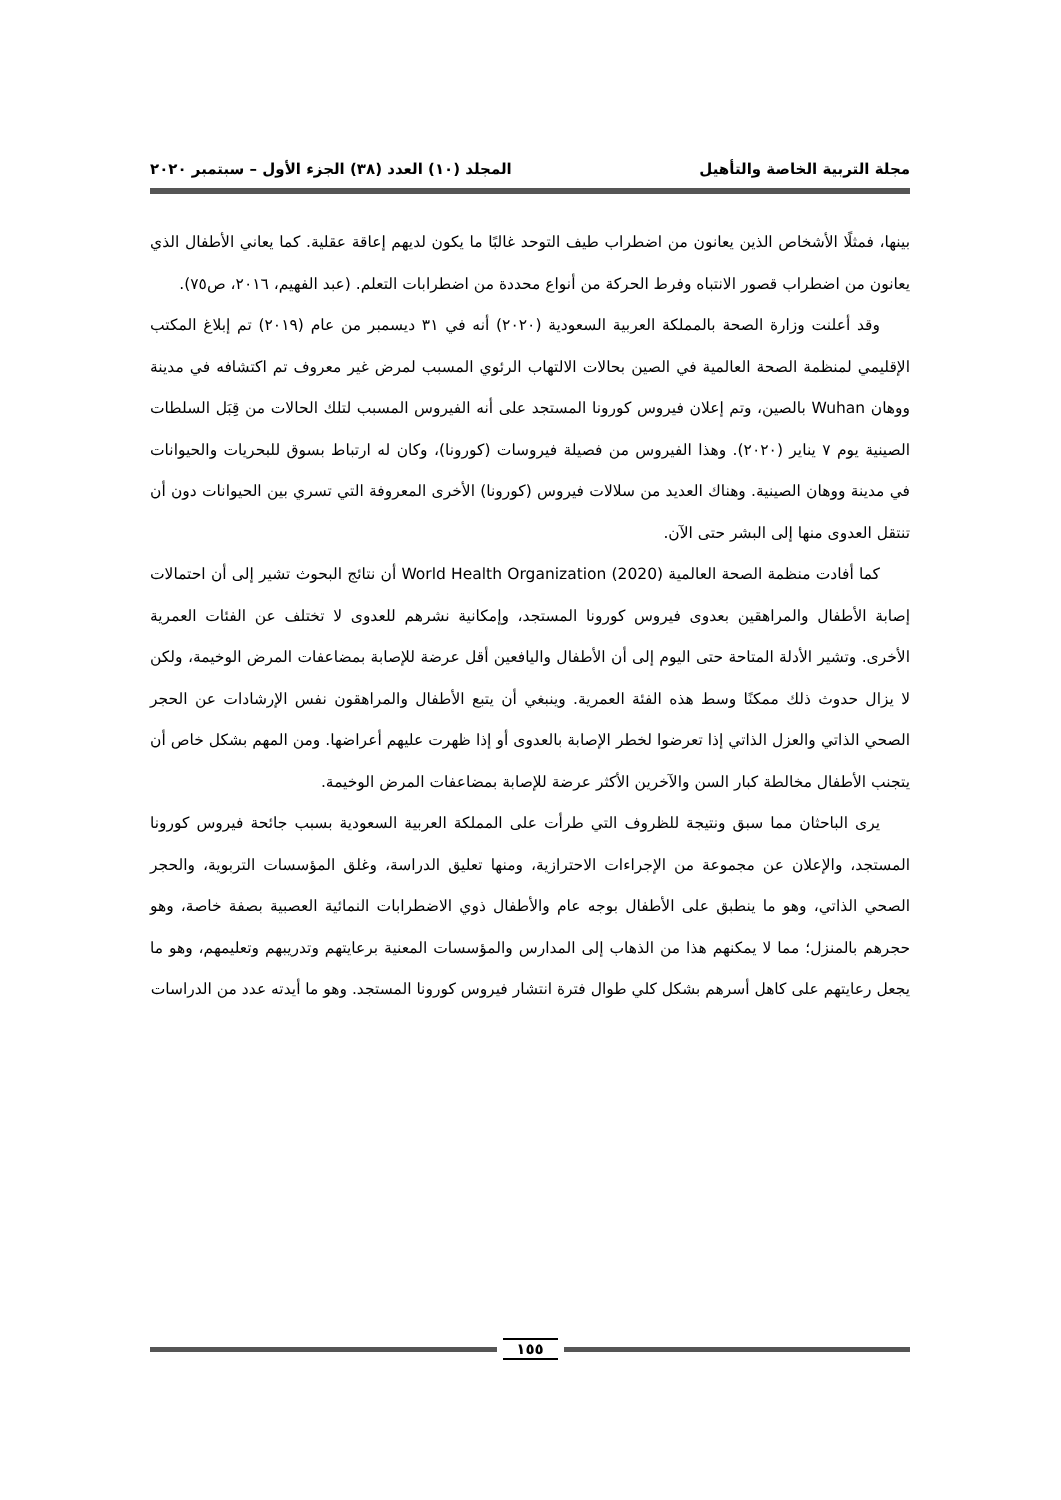مجلة التربية الخاصة والتأهيل المجلد (١٠) العدد (٣٨) الجزء الأول – سبتمبر ٢٠٢٠
بينها، فمثلًا الأشخاص الذين يعانون من اضطراب طيف التوحد غالبًا ما يكون لديهم إعاقة عقلية. كما يعاني الأطفال الذي يعانون من اضطراب قصور الانتباه وفرط الحركة من أنواع محددة من اضطرابات التعلم. (عبد الفهيم، ٢٠١٦، ص٧٥).
وقد أعلنت وزارة الصحة بالمملكة العربية السعودية (٢٠٢٠) أنه في ٣١ ديسمبر من عام (٢٠١٩) تم إبلاغ المكتب الإقليمي لمنظمة الصحة العالمية في الصين بحالات الالتهاب الرئوي المسبب لمرض غير معروف تم اكتشافه في مدينة ووهان Wuhan بالصين، وتم إعلان فيروس كورونا المستجد على أنه الفيروس المسبب لتلك الحالات من قِبَل السلطات الصينية يوم ٧ يناير (٢٠٢٠). وهذا الفيروس من فصيلة فيروسات (كورونا)، وكان له ارتباط بسوق للبحريات والحيوانات في مدينة ووهان الصينية. وهناك العديد من سلالات فيروس (كورونا) الأخرى المعروفة التي تسري بين الحيوانات دون أن تنتقل العدوى منها إلى البشر حتى الآن.
كما أفادت منظمة الصحة العالمية World Health Organization (2020) أن نتائج البحوث تشير إلى أن احتمالات إصابة الأطفال والمراهقين بعدوى فيروس كورونا المستجد، وإمكانية نشرهم للعدوى لا تختلف عن الفئات العمرية الأخرى. وتشير الأدلة المتاحة حتى اليوم إلى أن الأطفال واليافعين أقل عرضة للإصابة بمضاعفات المرض الوخيمة، ولكن لا يزال حدوث ذلك ممكنًا وسط هذه الفئة العمرية. وينبغي أن يتبع الأطفال والمراهقون نفس الإرشادات عن الحجر الصحي الذاتي والعزل الذاتي إذا تعرضوا لخطر الإصابة بالعدوى أو إذا ظهرت عليهم أعراضها. ومن المهم بشكل خاص أن يتجنب الأطفال مخالطة كبار السن والآخرين الأكثر عرضة للإصابة بمضاعفات المرض الوخيمة.
يرى الباحثان مما سبق ونتيجة للظروف التي طرأت على المملكة العربية السعودية بسبب جائحة فيروس كورونا المستجد، والإعلان عن مجموعة من الإجراءات الاحترازية، ومنها تعليق الدراسة، وغلق المؤسسات التربوية، والحجر الصحي الذاتي، وهو ما ينطبق على الأطفال بوجه عام والأطفال ذوي الاضطرابات النمائية العصبية بصفة خاصة، وهو حجرهم بالمنزل؛ مما لا يمكنهم هذا من الذهاب إلى المدارس والمؤسسات المعنية برعايتهم وتدريبهم وتعليمهم، وهو ما يجعل رعايتهم على كاهل أسرهم بشكل كلي طوال فترة انتشار فيروس كورونا المستجد. وهو ما أيدته عدد من الدراسات
١٥٥